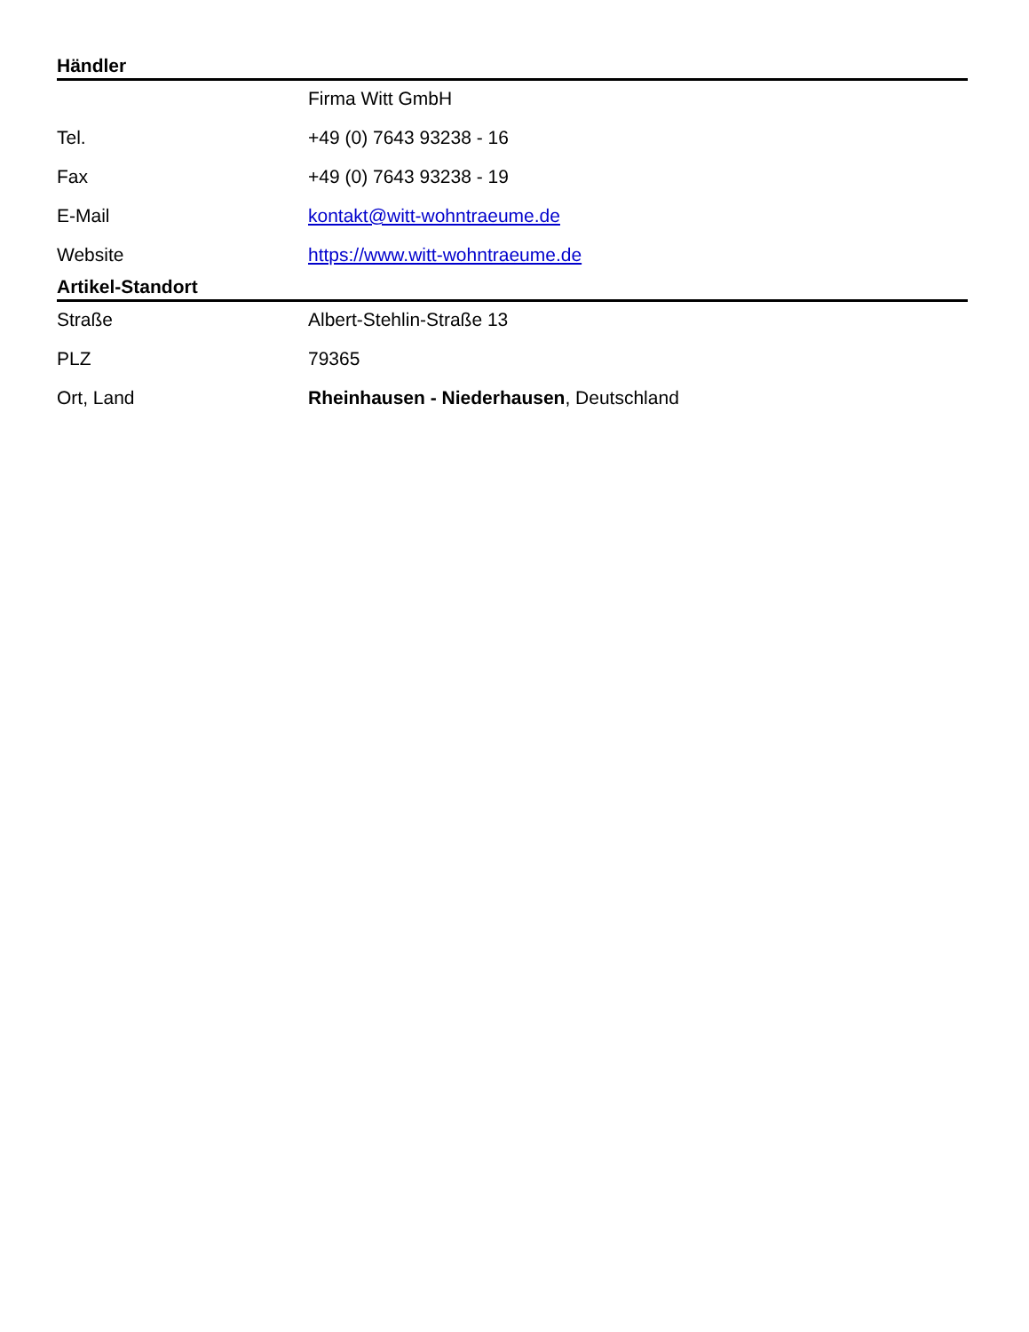Händler
| | Firma Witt GmbH |
| Tel. | +49 (0) 7643 93238 - 16 |
| Fax | +49 (0) 7643 93238 - 19 |
| E-Mail | kontakt@witt-wohntraeume.de |
| Website | https://www.witt-wohntraeume.de |
Artikel-Standort
| Straße | Albert-Stehlin-Straße 13 |
| PLZ | 79365 |
| Ort, Land | Rheinhausen - Niederhausen , Deutschland |